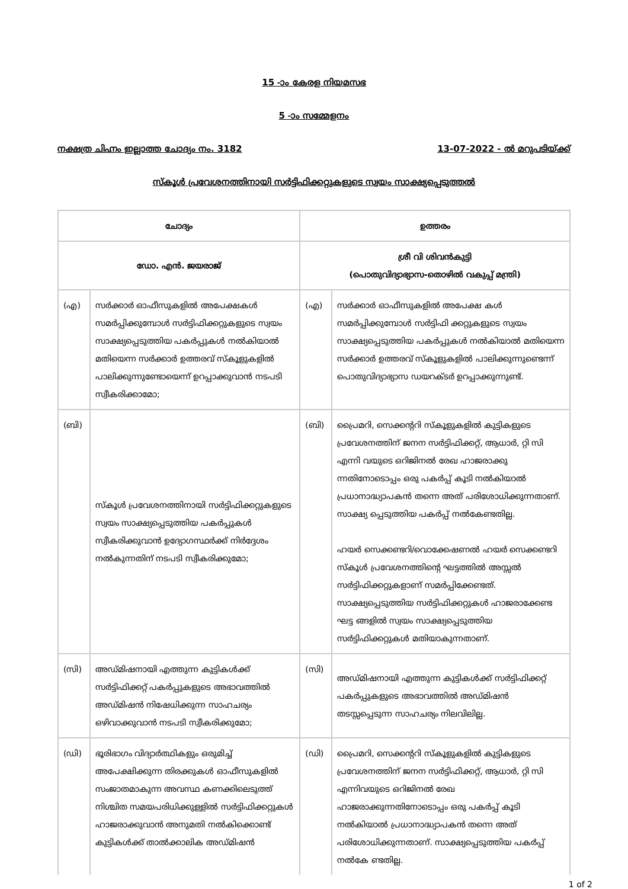15 -ാം കേരള നിയമസഭ
5 -ാം സമ്മേളനം
നക്ഷത്ര ചിഹ്നം ഇല്ലാത്ത ചോദ്യം നം. 3182 13-07-2022 - ൽ മറുപടിയ്ക്ക്
സ്കൂൾ പ്രവേശനത്തിനായി സർട്ടിഫിക്കറ്റുകളുടെ സ്വയം സാക്ഷ്യപ്പെടുത്തൽ
| ചോദ്യം | | ഉത്തരം | |
| --- | --- | --- | --- |
| ഡോ. എൻ. ജയരാജ് | | ശ്രീ വി ശിവൻകുട്ടി (പൊതുവിദ്യാഭ്യാസ-തൊഴിൽ വകുപ്പ് മന്ത്രി) | |
| (എ) | സർക്കാർ ഓഫീസുകളിൽ അപേക്ഷകൾ സമർപ്പിക്കുമ്പോൾ സർട്ടിഫിക്കറ്റുകളുടെ സ്വയം സാക്ഷ്യപ്പെടുത്തിയ പകർപ്പുകൾ നൽകിയാൽ മതിയെന്ന സർക്കാർ ഉത്തരവ് സ്കൂളുകളിൽ പാലിക്കുന്നുണ്ടോയെന്ന് ഉറപ്പാക്കുവാൻ നടപടി സ്വീകരിക്കാമോ; | (എ) | സർക്കാർ ഓഫീസുകളിൽ അപേക്ഷ കൾ സമർപ്പിക്കുമ്പോൾ സർട്ടിഫി ക്കറ്റുകളുടെ സ്വയം സാക്ഷ്യപ്പെടുത്തിയ പകർപ്പുകൾ നൽകിയാൽ മതിയെന്ന സർക്കാർ ഉത്തരവ് സ്കൂളുകളിൽ പാലിക്കുന്നുണ്ടെന്ന് പൊതുവിദ്യാഭ്യാസ ഡയറക്ടർ ഉറപ്പാക്കുന്നുണ്ട്. |
| (ബി) | സ്കൂൾ പ്രവേശനത്തിനായി സർട്ടിഫിക്കറ്റുകളുടെ സ്വയം സാക്ഷ്യപ്പെടുത്തിയ പകർപ്പുകൾ സ്വീകരിക്കുവാൻ ഉദ്യോഗസ്ഥർക്ക് നിർദ്ദേശം നൽകുന്നതിന് നടപടി സ്വീകരിക്കുമോ; | (ബി) | പ്രൈമറി, സെക്കന്ററി സ്കൂളുകളിൽ കുട്ടികളുടെ പ്രവേശനത്തിന് ജനന സർട്ടിഫിക്കറ്റ്, ആധാർ, റ്റി സി എന്നി വയുടെ ഒറിജിനൽ രേഖ ഹാജരാക്കു ന്നതിനോടൊപ്പം ഒരു പകർപ്പ് കൂടി നൽകിയാൽ പ്രധാനാദ്ധ്യാപകൻ തന്നെ അത് പരിശോധിക്കുന്നതാണ്. സാക്ഷ്യ പ്പെടുത്തിയ പകർപ്പ് നൽകേണ്ടതില്ല. ഹയർ സെക്കണ്ടറി/വൊക്കേഷണൽ ഹയർ സെക്കണ്ടറി സ്കൂൾ പ്രവേശനത്തിന്റെ ഘട്ടത്തിൽ അസ്സൽ സർട്ടിഫിക്കറ്റുകളാണ് സമർപ്പിക്കേണ്ടത്. സാക്ഷ്യപ്പെടുത്തിയ സർട്ടിഫിക്കറ്റുകൾ ഹാജരാക്കേണ്ട ഘട്ട ങ്ങളിൽ സ്വയം സാക്ഷ്യപ്പെടുത്തിയ സർട്ടിഫിക്കറ്റുകൾ മതിയാകുന്നതാണ്. |
| (സി) | അഡ്മിഷനായി എത്തുന്ന കുട്ടികൾക്ക് സർട്ടിഫിക്കറ്റ് പകർപ്പുകളുടെ അഭാവത്തിൽ അഡ്മിഷൻ നിഷേധിക്കുന്ന സാഹചര്യം ഒഴിവാക്കുവാൻ നടപടി സ്വീകരിക്കുമോ; | (സി) | അഡ്മിഷനായി എത്തുന്ന കുട്ടികൾക്ക് സർട്ടിഫിക്കറ്റ് പകർപ്പുകളുടെ അഭാവത്തിൽ അഡ്മിഷൻ തടസ്സപ്പെടുന്ന സാഹചര്യം നിലവിലില്ല. |
| (ഡി) | ഭൂരിഭാഗം വിദ്യാർത്ഥികളും ഒരുമിച്ച് അപേക്ഷിക്കുന്ന തിരക്കുകൾ ഓഫീസുകളിൽ സംജാതമാകുന്ന അവസ്ഥ കണക്കിലെടുത്ത് നിശ്ചിത സമയപരിധിക്കുള്ളിൽ സർട്ടിഫിക്കറ്റുകൾ ഹാജരാക്കുവാൻ അനുമതി നൽകിക്കൊണ്ട് കുട്ടികൾക്ക് താൽക്കാലിക അഡ്മിഷൻ | (ഡി) | പ്രൈമറി, സെക്കന്ററി സ്കൂളുകളിൽ കുട്ടികളുടെ പ്രവേശനത്തിന് ജനന സർട്ടിഫിക്കറ്റ്, ആധാർ, റ്റി സി എന്നിവയുടെ ഒറിജിനൽ രേഖ ഹാജരാക്കുന്നതിനോടൊപ്പം ഒരു പകർപ്പ് കൂടി നൽകിയാൽ പ്രധാനാദ്ധ്യാപകൻ തന്നെ അത് പരിശോധിക്കുന്നതാണ്. സാക്ഷ്യപ്പെടുത്തിയ പകർപ്പ് നൽകേ ണ്ടതില്ല. |
1 of 2